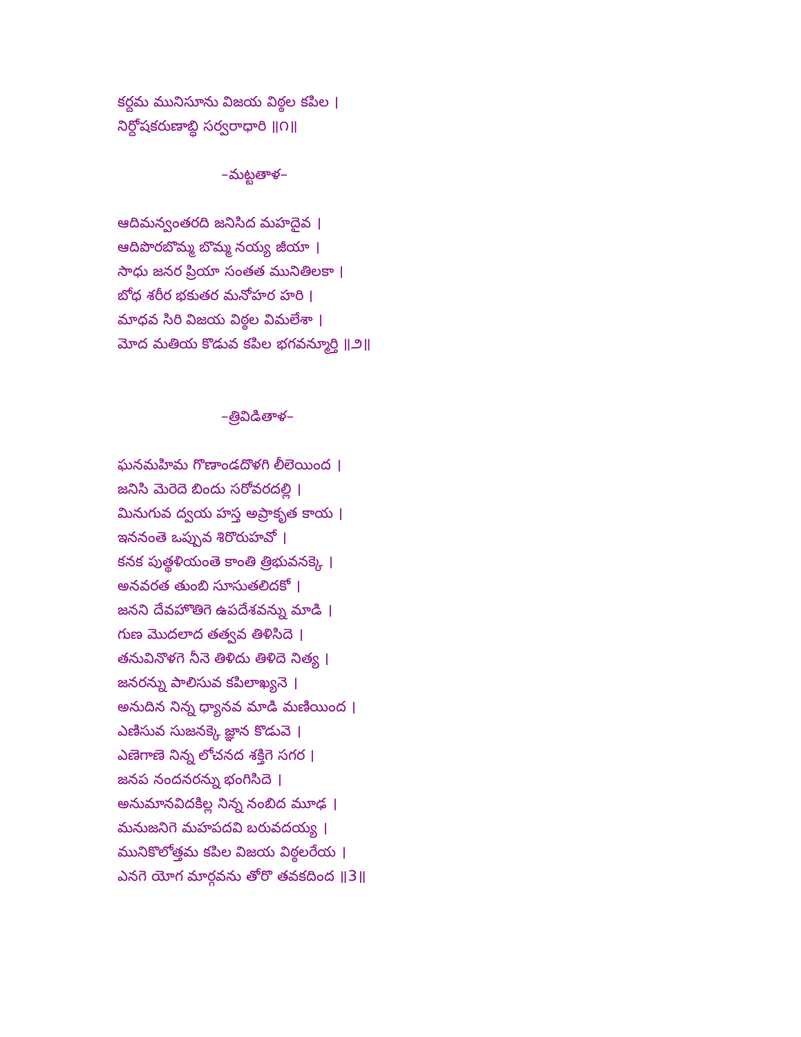కర్దమ మునిసూను విజయ విఠ్ఠల కపిల ।
నిర్దోషకరుణాబ్ధి సర్వరాధారి ॥౧॥
–మట్టతాళ–
ఆదిమన్వంతరది జనిసిద మహదైవ ।
ఆదిపొరబొమ్మ బొమ్మ నయ్య జీయా ।
సాధు జనర ప్రియా సంతత మునితిలకా ।
బోధ శరీర భకుతర మనోహర హరి ।
మాధవ సిరి విజయ విఠ్ఠల విమలేశా ।
మోద మతియ కొడువ కపిల భగవన్మూర్తి ॥౨॥
–త్రివిడితాళ–
ఘనమహిమ గొణాండదొళగి లీలెయింద ।
జనిసి మెరెదె బిందు సరోవరదల్లి ।
మినుగువ ద్వయ హస్త అప్రాకృత కాయ ।
ఇననంతె ఒప్పువ శిరొరుహవో ।
కనక పుత్థళియంతె కాంతి త్రిభువనక్కె ।
అనవరత తుంబి సూసుతలిదకో ।
జనని దేవహొతిగె ఉపదేశవన్ను మాడి ।
గుణ మొదలాద తత్వవ తిళిసిదె ।
తనువినొళగె నీనె తిళిదు తిళిదె నిత్య ।
జనరన్ను పాలిసువ కపిలాఖ్యనె ।
అనుదిన నిన్న ధ్యానవ మాడి మణియింద ।
ఎణిసువ సుజనక్కె జ్ఞాన కొడువె ।
ఎణెగాణె నిన్న లోచనద శక్తిగె సగర ।
జనప నందనరన్ను భంగిసిదె ।
అనుమానవిదకిల్ల నిన్న నంబిద మూఢ ।
మనుజనిగె మహపదవి బరువదయ్య ।
మునికొలోత్తమ కపిల విజయ విఠ్ఠలరేయ ।
ఎనగె యోగ మార్గవను తోరొ తవకదింద ॥3॥